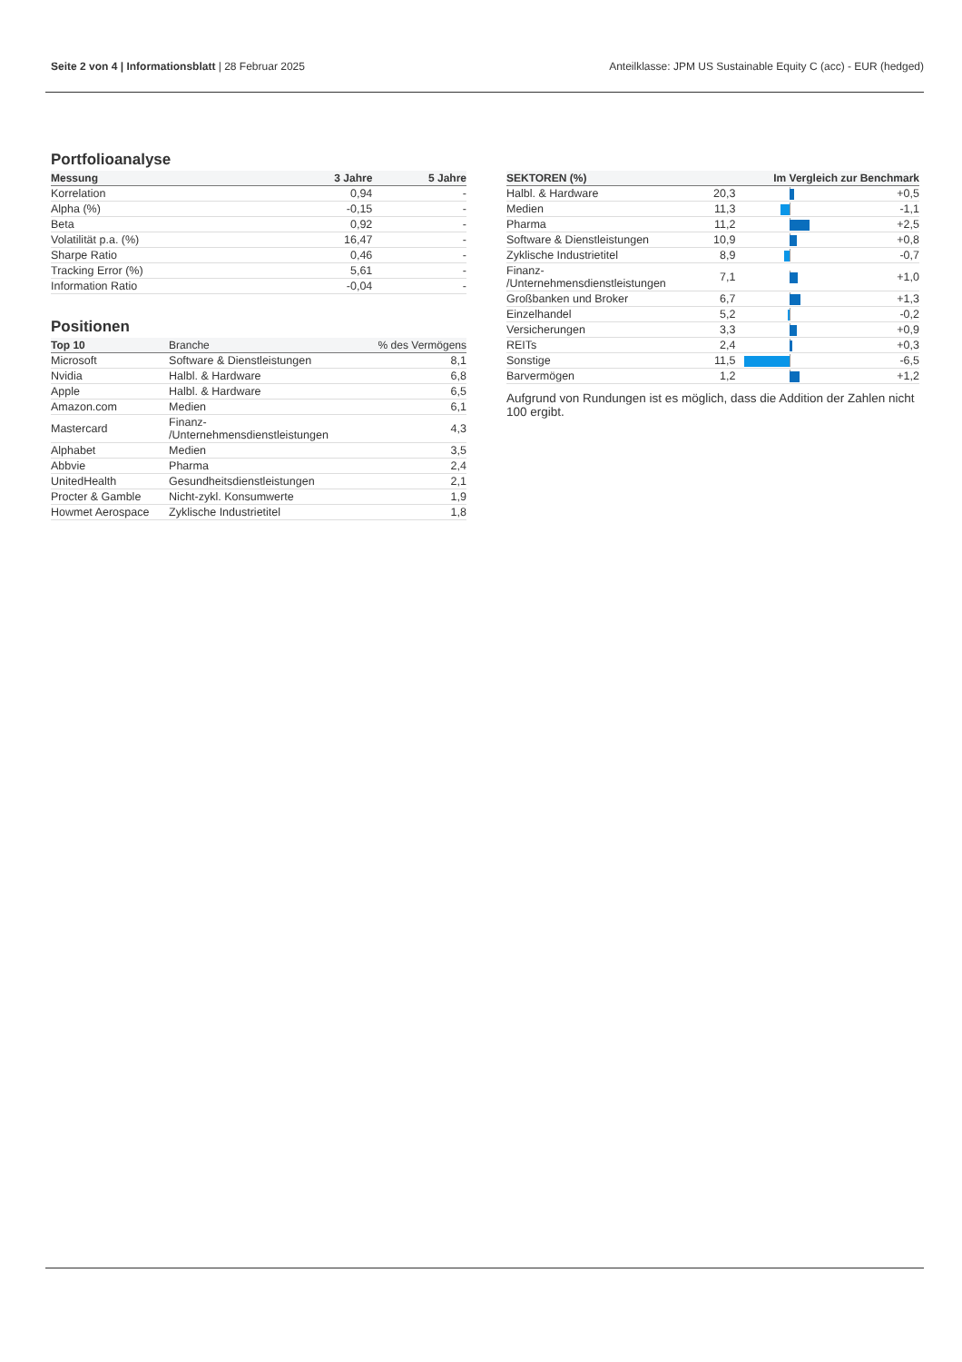Seite 2 von 4 | Informationsblatt | 28 Februar 2025
Anteilklasse: JPM US Sustainable Equity C (acc) - EUR (hedged)
Portfolioanalyse
| Messung | 3 Jahre | 5 Jahre |
| --- | --- | --- |
| Korrelation | 0,94 | - |
| Alpha (%) | -0,15 | - |
| Beta | 0,92 | - |
| Volatilität p.a. (%) | 16,47 | - |
| Sharpe Ratio | 0,46 | - |
| Tracking Error (%) | 5,61 | - |
| Information Ratio | -0,04 | - |
Positionen
| Top 10 | Branche | % des Vermögens |
| --- | --- | --- |
| Microsoft | Software & Dienstleistungen | 8,1 |
| Nvidia | Halbl. & Hardware | 6,8 |
| Apple | Halbl. & Hardware | 6,5 |
| Amazon.com | Medien | 6,1 |
| Mastercard | Finanz- /Unternehmensdienstleistungen | 4,3 |
| Alphabet | Medien | 3,5 |
| Abbvie | Pharma | 2,4 |
| UnitedHealth | Gesundheitsdienstleistungen | 2,1 |
| Procter & Gamble | Nicht-zykl. Konsumwerte | 1,9 |
| Howmet Aerospace | Zyklische Industrietitel | 1,8 |
| SEKTOREN (%) | | Im Vergleich zur Benchmark | |
| --- | --- | --- | --- |
| Halbl. & Hardware | 20,3 | | +0,5 |
| Medien | 11,3 | | -1,1 |
| Pharma | 11,2 | | +2,5 |
| Software & Dienstleistungen | 10,9 | | +0,8 |
| Zyklische Industrietitel | 8,9 | | -0,7 |
| Finanz- /Unternehmensdienstleistungen | 7,1 | | +1,0 |
| Großbanken und Broker | 6,7 | | +1,3 |
| Einzelhandel | 5,2 | | -0,2 |
| Versicherungen | 3,3 | | +0,9 |
| REITs | 2,4 | | +0,3 |
| Sonstige | 11,5 | | -6,5 |
| Barvermögen | 1,2 | | +1,2 |
Aufgrund von Rundungen ist es möglich, dass die Addition der Zahlen nicht 100 ergibt.